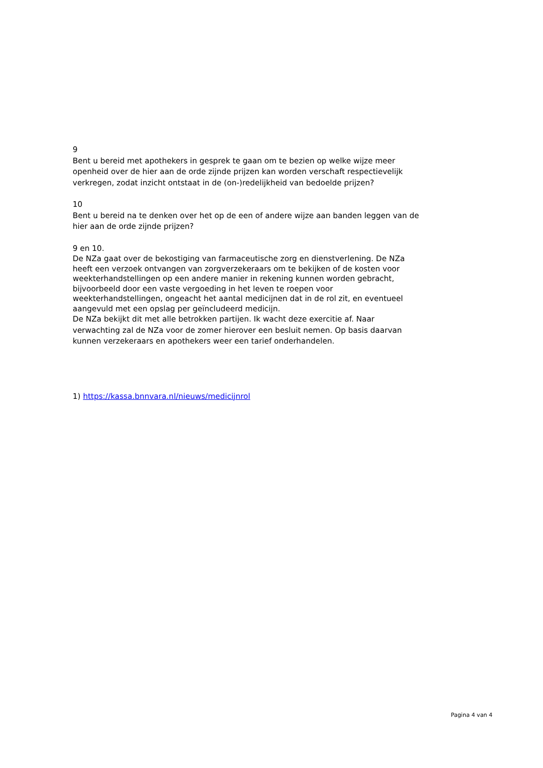9
Bent u bereid met apothekers in gesprek te gaan om te bezien op welke wijze meer openheid over de hier aan de orde zijnde prijzen kan worden verschaft respectievelijk verkregen, zodat inzicht ontstaat in de (on-)redelijkheid van bedoelde prijzen?
10
Bent u bereid na te denken over het op de een of andere wijze aan banden leggen van de hier aan de orde zijnde prijzen?
9 en 10.
De NZa gaat over de bekostiging van farmaceutische zorg en dienstverlening. De NZa heeft een verzoek ontvangen van zorgverzekeraars om te bekijken of de kosten voor weekterhandstellingen op een andere manier in rekening kunnen worden gebracht, bijvoorbeeld door een vaste vergoeding in het leven te roepen voor weekterhandstellingen, ongeacht het aantal medicijnen dat in de rol zit, en eventueel aangevuld met een opslag per geïncludeerd medicijn.
De NZa bekijkt dit met alle betrokken partijen. Ik wacht deze exercitie af. Naar verwachting zal de NZa voor de zomer hierover een besluit nemen. Op basis daarvan kunnen verzekeraars en apothekers weer een tarief onderhandelen.
1) https://kassa.bnnvara.nl/nieuws/medicijnrol
Pagina 4 van 4